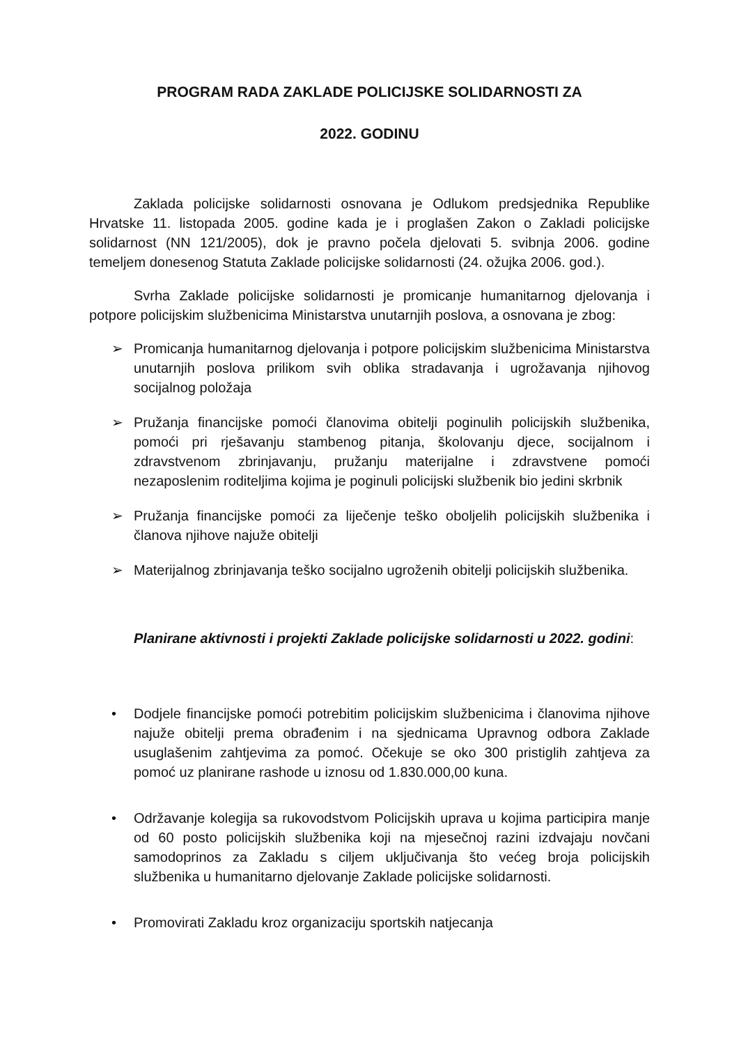PROGRAM RADA ZAKLADE POLICIJSKE SOLIDARNOSTI ZA
2022. GODINU
Zaklada policijske solidarnosti osnovana je Odlukom predsjednika Republike Hrvatske 11. listopada 2005. godine kada je i proglašen Zakon o Zakladi policijske solidarnost (NN 121/2005), dok je pravno počela djelovati 5. svibnja 2006. godine temeljem donesenog Statuta Zaklade policijske solidarnosti (24. ožujka 2006. god.).
Svrha Zaklade policijske solidarnosti je promicanje humanitarnog djelovanja i potpore policijskim službenicima Ministarstva unutarnjih poslova, a osnovana je zbog:
➢ Promicanja humanitarnog djelovanja i potpore policijskim službenicima Ministarstva unutarnjih poslova prilikom svih oblika stradavanja i ugrožavanja njihovog socijalnog položaja
➢ Pružanja financijske pomoći članovima obitelji poginulih policijskih službenika, pomoći pri rješavanju stambenog pitanja, školovanju djece, socijalnom i zdravstvenom zbrinjavanju, pružanju materijalne i zdravstvene pomoći nezaposlenim roditeljima kojima je poginuli policijski službenik bio jedini skrbnik
➢ Pružanja financijske pomoći za liječenje teško oboljelih policijskih službenika i članova njihove najuže obitelji
➢ Materijalnog zbrinjavanja teško socijalno ugroženih obitelji policijskih službenika.
Planirane aktivnosti i projekti Zaklade policijske solidarnosti u 2022. godini:
• Dodjele financijske pomoći potrebitim policijskim službenicima i članovima njihove najuže obitelji prema obrađenim i na sjednicama Upravnog odbora Zaklade usuglašenim zahtjevima za pomoć. Očekuje se oko 300 pristiglih zahtjeva za pomoć uz planirane rashode u iznosu od 1.830.000,00 kuna.
• Održavanje kolegija sa rukovodstvom Policijskih uprava u kojima participira manje od 60 posto policijskih službenika koji na mjesečnoj razini izdvajaju novčani samodoprinos za Zakladu s ciljem uključivanja što većeg broja policijskih službenika u humanitarno djelovanje Zaklade policijske solidarnosti.
• Promovirati Zakladu kroz organizaciju sportskih natjecanja